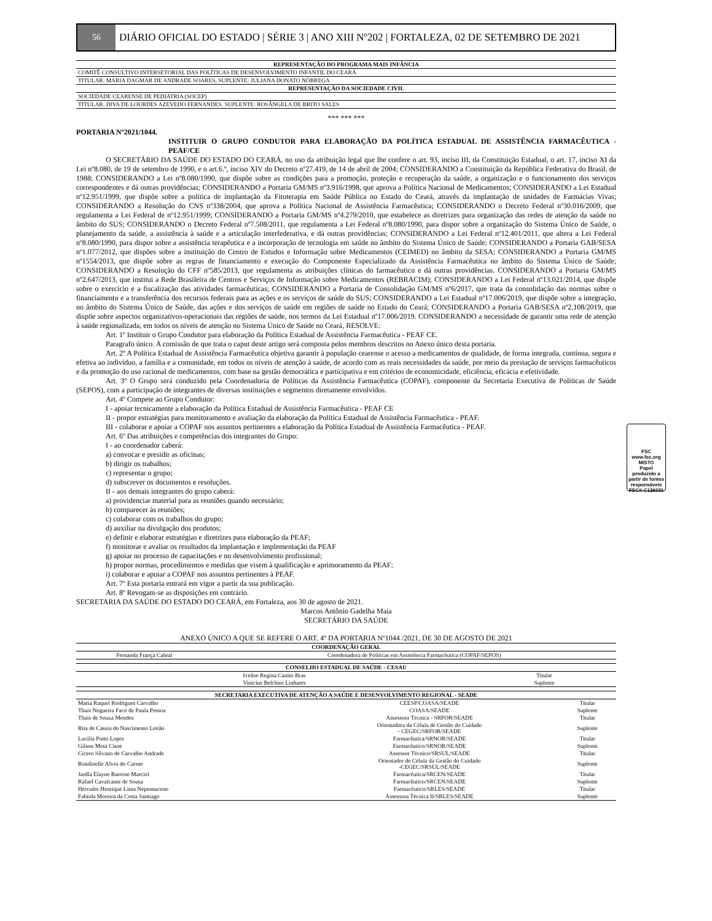56
DIÁRIO OFICIAL DO ESTADO | SÉRIE 3 | ANO XIII Nº202 | FORTALEZA, 02 DE SETEMBRO DE 2021
| REPRESENTAÇÃO DO PROGRAMA MAIS INFÂNCIA |
| --- |
| COMITÊ CONSULTIVO INTERSETORIAL DAS POLÍTICAS DE DESENVOLVIMENTO INFANTIL DO CEARÁ |
| TITULAR: MARIA DAGMAR DE ANDRADE SOARES, SUPLENTE: JULIANA DONATO NÓBREGA |
| REPRESENTAÇÃO DA SOCIEDADE CIVIL |
| SOCIEDADE CEARENSE DE PEDIATRIA (SOCEP) |
| TITULAR: DIVA DE LOURDES AZEVEDO FERNANDES. SUPLENTE: ROSÂNGELA DE BRITO SALES |
*** *** ***
PORTARIA Nº2021/1044.
INSTITUIR O GRUPO CONDUTOR PARA ELABORAÇÃO DA POLÍTICA ESTADUAL DE ASSISTÊNCIA FARMACÊUTICA - PEAF/CE
O SECRETÁRIO DA SAÚDE DO ESTADO DO CEARÁ, no uso da atribuição legal que lhe confere o art. 93, inciso III, da Constituição Estadual, o art. 17, inciso XI da Lei nº8.080, de 19 de setembro de 1990, e o art.6.º, inciso XIV do Decreto nº27.419, de 14 de abril de 2004; CONSIDERANDO a Constituição da República Federativa do Brasil, de 1988; CONSIDERANDO a Lei nº8.080/1990, que dispõe sobre as condições para a promoção, proteção e recuperação da saúde, a organização e o funcionamento dos serviços correspondentes e dá outras providências; CONSIDERANDO a Portaria GM/MS nº3.916/1998, que aprova a Política Nacional de Medicamentos; CONSIDERANDO a Lei Estadual nº12.951/1999, que dispõe sobre a política de implantação da Fitoterapia em Saúde Pública no Estado do Ceará, através da implantação de unidades de Farmácias Vivas; CONSIDERANDO a Resolução do CNS nº338/2004, que aprova a Política Nacional de Assistência Farmacêutica; CONSIDERANDO o Decreto Federal nº30.016/2009, que regulamenta a Lei Federal de nº12.951/1999; CONSIDERANDO a Portaria GM/MS nº4.279/2010, que estabelece as diretrizes para organização das redes de atenção da saúde no âmbito do SUS; CONSIDERANDO o Decreto Federal nº7.508/2011, que regulamenta a Lei Federal nº8.080/1990, para dispor sobre a organização do Sistema Único de Saúde, o planejamento da saúde, a assistência à saúde e a articulação interfederativa, e dá outras providências; CONSIDERANDO a Lei Federal nº12.401/2011, que altera a Lei Federal nº8.080/1990, para dispor sobre a assistência terapêutica e a incorporação de tecnologia em saúde no âmbito do Sistema Único de Saúde; CONSIDERANDO a Portaria GAB/SESA nº1.077/2012, que dispões sobre a instituição do Centro de Estudos e Informação sobre Medicamentos (CEIMED) no âmbito da SESA; CONSIDERANDO a Portaria GM/MS nº1554/2013, que dispõe sobre as regras de financiamento e execução do Componente Especializado da Assistência Farmacêutica no âmbito do Sistema Único de Saúde; CONSIDERANDO a Resolução do CFF nº585/2013, que regulamenta as atribuições clínicas do farmacêutico e dá outras providências. CONSIDERANDO a Portaria GM/MS nº2.647/2013, que institui a Rede Brasileira de Centros e Serviços de Informação sobre Medicamentos (REBRACIM); CONSIDERANDO a Lei Federal nº13.021/2014, que dispõe sobre o exercício e a fiscalização das atividades farmacêuticas; CONSIDERANDO a Portaria de Consolidação GM/MS nº6/2017, que trata da consolidação das normas sobre o financiamento e a transferência dos recursos federais para as ações e os serviços de saúde do SUS; CONSIDERANDO a Lei Estadual nº17.006/2019, que dispõe sobre a integração, no âmbito do Sistema Único de Saúde, das ações e dos serviços de saúde em regiões de saúde no Estado do Ceará; CONSIDERANDO a Portaria GAB/SESA nº2.108/2019, que dispõe sobre aspectos organizativos-operacionais das regiões de saúde, nos termos da Lei Estadual nº17.006/2019. CONSIDERANDO a necessidade de garantir uma rede de atenção à saúde regionalizada, em todos os níveis de atenção no Sistema Único de Saúde no Ceará, RESOLVE:
Art. 1º Instituir o Grupo Condutor para elaboração da Política Estadual de Assistência Farmacêutica - PEAF CE.
Paragrafo único. A comissão de que trata o caput deste artigo será composta pelos membros descritos no Anexo único desta portaria.
Art. 2º A Política Estadual de Assistência Farmacêutica objetiva garantir à população cearense o acesso a medicamentos de qualidade, de forma integrada, contínua, segura e efetiva ao indivíduo, a família e a comunidade, em todos os níveis de atenção à saúde, de acordo com as reais necessidades da saúde, por meio da prestação de serviços farmacêuticos e da promoção do uso racional de medicamentos, com base na gestão democrática e participativa e em critérios de economicidade, eficiência, eficácia e efetividade.
Art. 3º O Grupo será conduzido pela Coordenadoria de Políticas da Assistência Farmacêutica (COPAF), componente da Secretaria Executiva de Políticas de Saúde (SEPOS), com a participação de integrantes de diversas instituições e segmentos diretamente envolvidos.
Art. 4º Compete ao Grupo Condutor:
I - apoiar tecnicamente a elaboração da Política Estadual de Assistência Farmacêutica - PEAF CE
II - propor estratégias para monitoramento e avaliação da elaboração da Política Estadual de Assistência Farmacêutica - PEAF.
III - colaborar e apoiar a COPAF nos assuntos pertinentes a elaboração da Política Estadual de Assistência Farmacêutica - PEAF.
Art. 6º Das atribuições e competências dos integrantes do Grupo:
I - ao coordenador caberá:
a) convocar e presidir as oficinas;
b) dirigir os trabalhos;
c) representar o grupo;
d) subscrever os documentos e resoluções.
II - aos demais integrantes do grupo caberá:
a) providenciar material para as reuniões quando necessário;
b) comparecer às reuniões;
c) colaborar com os trabalhos do grupo;
d) auxiliar na divulgação dos produtos;
e) definir e elaborar estratégias e diretrizes para elaboração da PEAF;
f) monitorar e avaliar os resultados da implantação e implementação da PEAF
g) apoiar no processo de capacitações e no desenvolvimento profissional;
h) propor normas, procedimentos e medidas que visem à qualificação e aprimoramento da PEAF;
i) colaborar e apoiar a COPAF nos assuntos pertinentes à PEAF.
Art. 7º Esta portaria entrará em vigor a partir da sua publicação.
Art. 8º Revogam-se as disposições em contrário.
SECRETARIA DA SAÚDE DO ESTADO DO CEARÁ, em Fortaleza, aos 30 de agosto de 2021.
Marcos Antônio Gadelha Maia
SECRETÁRIO DA SAÚDE
ANEXO ÚNICO A QUE SE REFERE O ART. 4º DA PORTARIA Nº1044 /2021, DE 30 DE AGOSTO DE 2021
| COORDENAÇÃO GERAL | |
| --- | --- |
| Fernanda França Cabral | Coordenadora de Políticas em Assistência Farmacêutica (COPAF/SEPOS) |
| CONSELHO ESTADUAL DE SAÚDE - CESAU | |
| --- | --- |
| Ivelise Regina Canito Bras | Titular |
| Vinícius Belchior Linhares | Suplente |
| SECRETARIA EXECUTIVA DE ATENÇÃO A SAÚDE E DESENVOLVIMENTO REGIONAL - SEADE | | |
| --- | --- | --- |
| Maria Raquel Rodrigues Carvalho | CEESP/COASA/SEADE | Titular |
| Thaís Nogueira Facó de Paula Pessoa | COASA/SEADE | Suplente |
| Thaís de Souza Mendes | Assessora Técnica - SRFOR/SEADE | Titular |
| Rita de Cassia do Nascimento Leitão | Orientadora da Célula de Gestão do Cuidado - CEGEC/SRFOR/SEADE | Suplente |
| Lucília Pinto Lopes | Farmacêutica/SRNOR/SEADE | Titular |
| Gilson Mota Cisne | Farmacêutico/SRNOR/SEADE | Suplente |
| Cícero Silvano de Carvalho Andrade | Assessor Técnico/SRSUL/SEADE | Titular |
| Rondinelle Alves do Carmo | Orientador de Célula da Gestão do Cuidado -CEGEC/SRSUL/SEADE | Suplente |
| Jardla Elayne Barroso Marciel | Farmacêutica/SRCEN/SEADE | Titular |
| Rafael Cavalcante de Sousa | Farmacêutico/SRCEN/SEADE | Suplente |
| Hércules Henrique Lima Nepomuceno | Farmacêutico/SRLES/SEADE | Titular |
| Fabíola Moreira da Costa Santiago | Assessora Técnica II/SRLES/SEADE | Suplente |
FSC
www.fsc.org
MISTO
Papel produzido a partir de fontes responsáveis
FSC® C126031